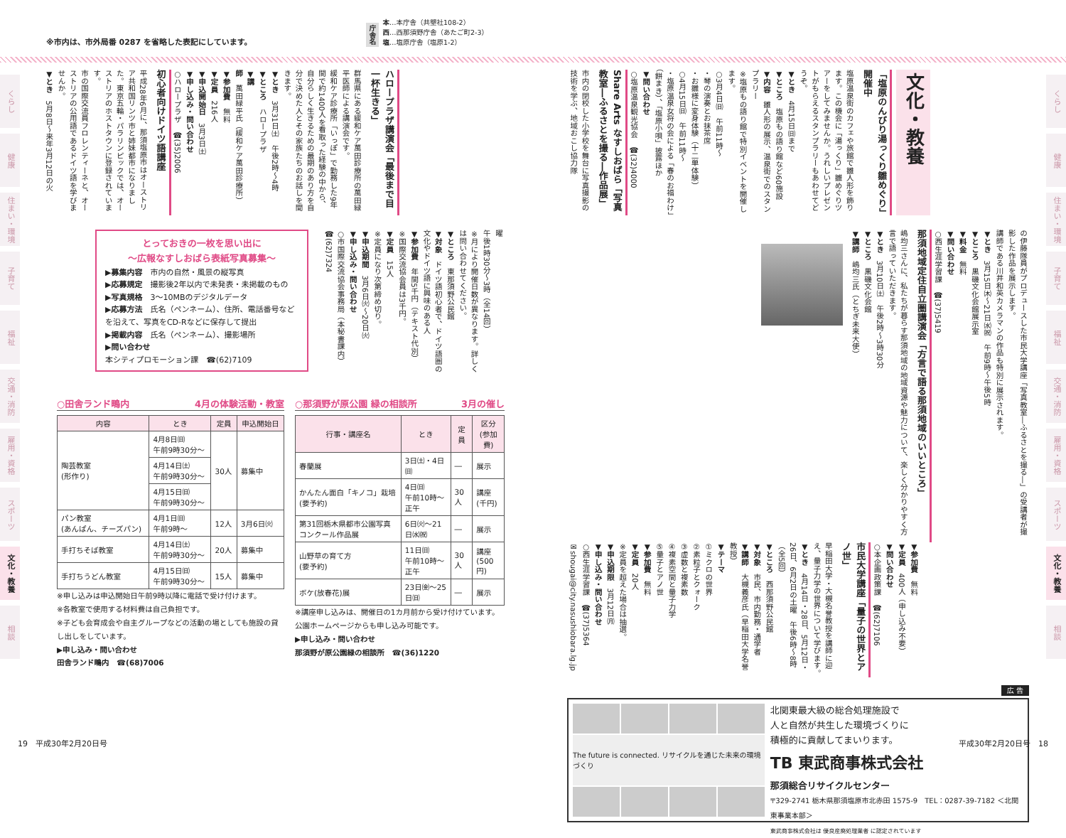※市内は、市外局番 0287 を省略した表記にしています。
庁舎名
本…本庁舎（共墾社108-2）
西…西那須野庁舎（あたご町2-3）
塩…塩原庁舎（塩原1-2）
くらし
健康
住まい・環境
子育て
福祉
交通・消防
雇用・資格
スポーツ
文化・教養
相談
くらし
健康
住まい・環境
子育て
福祉
交通・消防
雇用・資格
スポーツ
文化・教養
相談
文化・教養
「塩原のんびり湯っくり雛めぐり」開催中
塩原温泉街のカフェや旅館で雛人形を飾ります。この機会に「湯っくり」雛めぐりツアーをしてみませんか。うれしいプレゼントがもらえるスタンプラリーもあわせてどうぞ。
▼とき　4月15日㈰まで
▼ところ　塩原もの語り館など60施設
▼内容　雛人形の展示、温泉街でのスタンプラリー
※塩原もの語り館で特別イベントを開催します。
○3月4日㈰　午前11時～
・琴の演奏とお抹茶席
・お雛様に変身体験（十二単体験）
○4月15日㈰　午前11時～
・塩原温泉女将の会による「春のお福わけ」（餅まき）、「塩原小唄」披露ほか
▼問い合わせ
○塩原温泉観光協会　☎(32)4000
Share Arts なすしおばら「写真教室―ふるさとを撮る―作品展」
市内の閉校した小学校を舞台に写真撮影の技術を学ぶ、地域おこし協力隊
の伊藤隊員がプロデュースした市民大学講座「写真教室―ふるさとを撮る―」の受講者が撮影した作品を展示します。
講師である川井和英カメラマンの作品も特別に展示されます。
▼とき　3月15日㈭～21日㈬㈷　午前9時～午後5時
▼ところ　黒磯文化会館展示室
▼料金　無料
▼問い合わせ
○西生涯学習課　☎(37)5419
那須地域定住自立圏講演会「方言で語る那須地域のいいところ」
嶋均三さんに、私たちが暮らす那須地域の地域資源や魅力について、楽しく分かりやすく方言で語っていただきます。
▼とき　3月10日㈯　午後2時～3時30分
▼ところ　黒磯文化会館
▼講師　嶋均三氏（とちぎ未来大使）
▼参加費　無料
▼定員　400人（申し込み不要）
▼問い合わせ
○本企画政策課　☎(62)7106
市民大学講座「量子の世界とアノ世」
早稲田大学・大槻名誉教授を講師に迎え、量子力学の世界について学びます。
▼とき　4月14日・28日、5月12日・26日、6月2日の土曜　午後6時～8時（全5回）
▼ところ　西那須野公民館
▼対象　市民、市内勤務・通学者
▼講師　大槻義彦氏（早稲田大学名誉教授）
▼テーマ
①ミクロの世界
②素粒子とクォーク
③虚数と複素数
④複素空間と量子力学
⑤量子とアノ世
▼参加費　無料
▼定員　20人
※定員を超えた場合は抽選。
▼申込期限　3月12日㈪
▼申し込み・問い合わせ
○西生涯学習課　☎(37)5364
✉shougai@city.nasushiobara.lg.jp
広 告
The future is connected. リサイクルを通じた未来の環境づくり
北関東最大級の総合処理施設で
人と自然が共生した環境づくりに
積極的に貢献してまいります。
TB 東武商事株式会社
那須総合リサイクルセンター
〒329-2741 栃木県那須塩原市北赤田 1575-9　TEL：0287-39-7182 ＜北関東事業本部＞
東武商事株式会社は 優良産廃処理業者 に認定されています
ハロープラザ講演会「最後まで目一杯生きる」
群馬県にある緩和ケア萬田診療所の萬田緑平医師による講演会です。
緩和ケア診療所「いっぽ」で勤務した9年間で約1400人を看取った経験の中から、自分らしく生きるための最期のあり方を自分で決めた人とその家族たちのお話しを聞きます。
▼とき　3月31日㈯　午後2時～4時
▼ところ　ハロープラザ
▼講師　萬田緑平氏（緩和ケア萬田診療所）
▼参加費　無料
▼定員　216人
▼申込開始日　3月3日㈯
▼申し込み・問い合わせ
○ハロープラザ　☎(35)2006
初心者向けドイツ語講座
平成28年6月に、那須塩原市はオーストリア共和国リンツ市と姉妹都市になりました。東京五輪・パラリンピックでは、オーストリアのホストタウンに登録されています。
市の国際交流員フロレンティーネと、オーストリアの公用語であるドイツ語を学びませんか。
▼とき　5月8日～来年3月12日の火
曜
午後1時30分～3時（全14回）
※月により開催日数が異なります。詳しくは問い合わせてください。
▼ところ　東那須野公民館
▼対象　ドイツ語初心者で、ドイツ語圏の文化やドイツ語に興味のある人
▼参加費　年間5千円（テキスト代別）
※国際交流協会員は3千円。
▼定員　15人
※定員になり次第締め切り。
▼申込期間　3月6日㈫～20日㈫
▼申し込み・問い合わせ
○市国際交流協会事務局（本秘書課内）☎(62)7324
とっておきの一枚を思い出に
～広報なすしおばら表紙写真募集～
▶募集内容　市内の自然・風景の縦写真
▶応募規定　撮影後2年以内で未発表・未掲載のもの
▶写真規格　3～10MBのデジタルデータ
▶応募方法　氏名（ペンネーム）、住所、電話番号などを沿えて、写真をCD-Rなどに保存して提出
▶掲載内容　氏名（ペンネーム）、撮影場所
▶問い合わせ
本シティプロモーション課　☎(62)7109
○那須野が原公園 緑の相談所 3月の催し
| 行事・講座名 | とき | 定員 | 区分 (参加費) |
| --- | --- | --- | --- |
| 春蘭展 | 3日㈯・4日㈰ | ― | 展示 |
| かんたん面白「キノコ」栽培(要予約) | 4日㈰ 午前10時～正午 | 30人 | 講座 (千円) |
| 第31回栃木県都市公園写真コンクール作品展 | 6日㈫～21日㈬㈷ | ― | 展示 |
| 山野草の育て方 (要予約) | 11日㈰ 午前10時～正午 | 30人 | 講座 (500円) |
| ボケ(放春花)展 | 23日㈮～25日㈰ | ― | 展示 |
※講座申し込みは、開催日の1カ月前から受け付けています。公園ホームページからも申し込み可能です。
▶申し込み・問い合わせ
那須野が原公園緑の相談所　☎(36)1220
○田舎ランド鴫内 4月の体験活動・教室
| 内容 | とき | 定員 | 申込開始日 |
| --- | --- | --- | --- |
| 陶芸教室 (形作り) | 4月8日㈰ 午前9時30分～ | 30人 | 募集中 |
| | 4月14日㈯ 午前9時30分～ | | |
| | 4月15日㈰ 午前9時30分～ | | |
| パン教室 (あんぱん、チーズパン) | 4月1日㈰ 午前9時～ | 12人 | 3月6日㈫ |
| 手打ちそば教室 | 4月14日㈯ 午前9時30分～ | 20人 | 募集中 |
| 手打ちうどん教室 | 4月15日㈰ 午前9時30分～ | 15人 | 募集中 |
※申し込みは申込開始日午前9時以降に電話で受け付けます。
※各教室で使用する材料費は自己負担です。
※子ども会育成会や自主グループなどの活動の場としても施設の貸し出しをしています。
▶申し込み・問い合わせ
田舎ランド鴫内　☎(68)7006
19　平成30年2月20日号 平成30年2月20日号　18